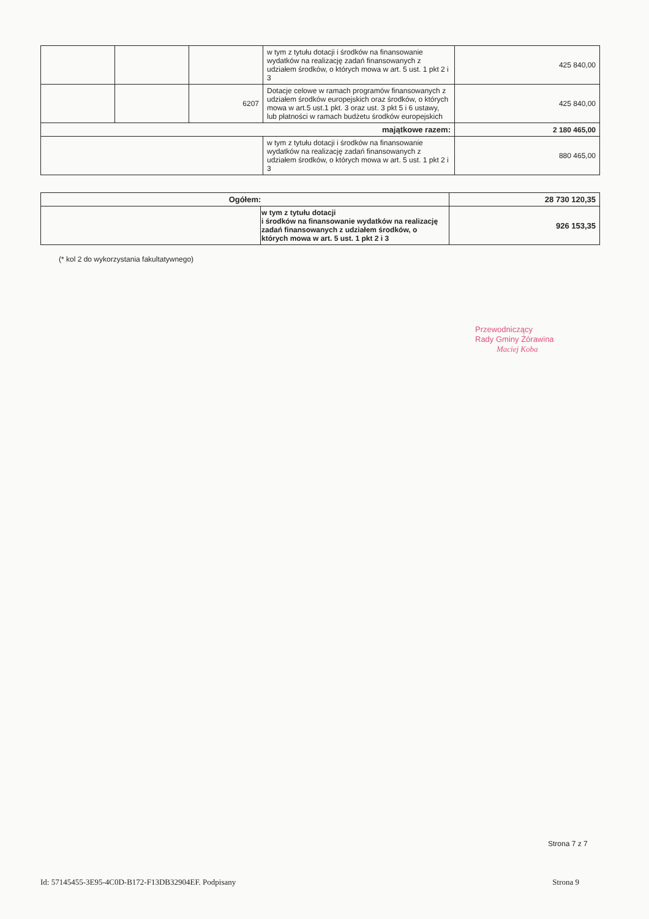| | | | w tym z tytułu dotacji i środków na finansowanie wydatków na realizację zadań finansowanych z udziałem środków, o których mowa w art. 5 ust. 1 pkt 2 i 3 | 425 840,00 |
| | | 6207 | Dotacje celowe w ramach programów finansowanych z udziałem środków europejskich oraz środków, o których mowa w art.5 ust.1 pkt. 3 oraz ust. 3 pkt 5 i 6 ustawy, lub płatności w ramach budżetu środków europejskich | 425 840,00 |
| majątkowe razem: | | | | 2 180 465,00 |
| | | | w tym z tytułu dotacji i środków na finansowanie wydatków na realizację zadań finansowanych z udziałem środków, o których mowa w art. 5 ust. 1 pkt 2 i 3 | 880 465,00 |
| Ogółem: | | 28 730 120,35 |
| | w tym z tytułu dotacji i środków na finansowanie wydatków na realizację zadań finansowanych z udziałem środków, o których mowa w art. 5 ust. 1 pkt 2 i 3 | 926 153,35 |
(* kol 2 do wykorzystania fakultatywnego)
Przewodniczący
Rady Gminy Żórawina
Maciej Koba
Strona 7 z 7
Id: 57145455-3E95-4C0D-B172-F13DB32904EF. Podpisany Strona 9